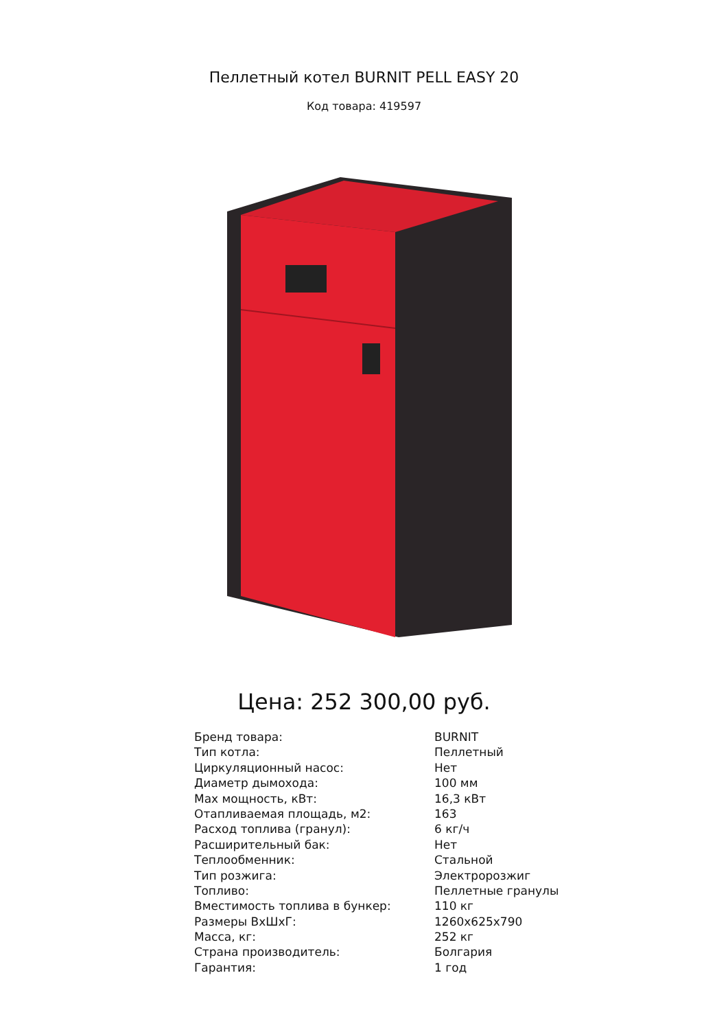Пеллетный котел BURNIT PELL EASY 20
Код товара: 419597
Цена: 252 300,00 руб.
| Бренд товара: | BURNIT |
| Тип котла: | Пеллетный |
| Циркуляционный насос: | Нет |
| Диаметр дымохода: | 100 мм |
| Max мощность, кВт: | 16,3 кВт |
| Отапливаемая площадь, м2: | 163 |
| Расход топлива (гранул): | 6 кг/ч |
| Расширительный бак: | Нет |
| Теплообменник: | Стальной |
| Тип розжига: | Электророзжиг |
| Топливо: | Пеллетные гранулы |
| Вместимость топлива в бункер: | 110 кг |
| Размеры ВхШхГ: | 1260x625x790 |
| Масса, кг: | 252 кг |
| Страна производитель: | Болгария |
| Гарантия: | 1 год |